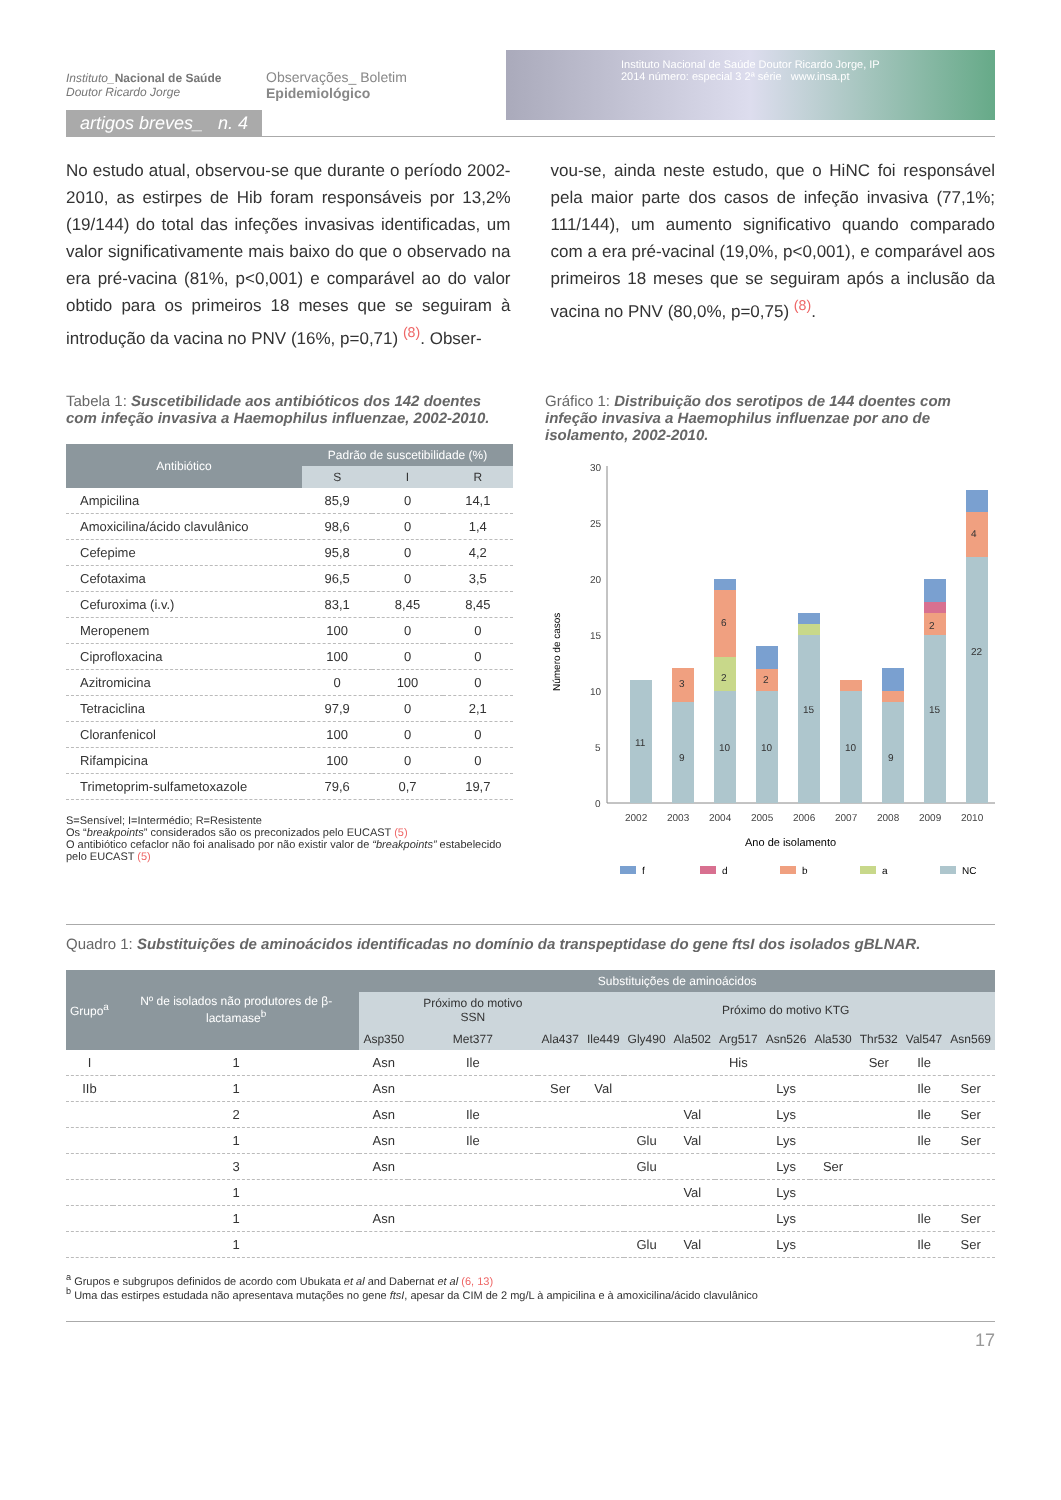Instituto_Nacional de Saúde
Doutor Ricardo Jorge
Observações_ Boletim Epidemiológico
Instituto Nacional de Saúde Doutor Ricardo Jorge, IP
2014 número: especial 3 2ª série www.insa.pt
artigos breves_ n. 4
No estudo atual, observou-se que durante o período 2002-2010, as estirpes de Hib foram responsáveis por 13,2% (19/144) do total das infeções invasivas identificadas, um valor significativamente mais baixo do que o observado na era pré-vacina (81%, p<0,001) e comparável ao do valor obtido para os primeiros 18 meses que se seguiram à introdução da vacina no PNV (16%, p=0,71) <sup>(8)</sup>. Obser-
vou-se, ainda neste estudo, que o HiNC foi responsável pela maior parte dos casos de infeção invasiva (77,1%; 111/144), um aumento significativo quando comparado com a era pré-vacinal (19,0%, p<0,001), e comparável aos primeiros 18 meses que se seguiram após a inclusão da vacina no PNV (80,0%, p=0,75) <sup>(8)</sup>.
Tabela 1: Suscetibilidade aos antibióticos dos 142 doentes com infeção invasiva a Haemophilus influenzae, 2002-2010.
| Antibiótico | Padrão de suscetibilidade (%) | | |
| --- | --- | --- | --- |
| | S | I | R |
| Ampicilina | 85,9 | 0 | 14,1 |
| Amoxicilina/ácido clavulânico | 98,6 | 0 | 1,4 |
| Cefepime | 95,8 | 0 | 4,2 |
| Cefotaxima | 96,5 | 0 | 3,5 |
| Cefuroxima (i.v.) | 83,1 | 8,45 | 8,45 |
| Meropenem | 100 | 0 | 0 |
| Ciprofloxacina | 100 | 0 | 0 |
| Azitromicina | 0 | 100 | 0 |
| Tetraciclina | 97,9 | 0 | 2,1 |
| Cloranfenicol | 100 | 0 | 0 |
| Rifampicina | 100 | 0 | 0 |
| Trimetoprim-sulfametoxazole | 79,6 | 0,7 | 19,7 |
S=Sensível; I=Intermédio; R=Resistente
Os “breakpoints” considerados são os preconizados pelo EUCAST (5)
O antibiótico cefaclor não foi analisado por não existir valor de “breakpoints” estabelecido pelo EUCAST (5)
Gráfico 1: Distribuição dos serotipos de 144 doentes com infeção invasiva a Haemophilus influenzae por ano de isolamento, 2002-2010.
Número de casos
30
25
20
15
10
5
0
11
9
3
10
2
6
10
2
15
10
9
15
2
22
4
2002
2003
2004
2005
2006
2007
2008
2009
2010
Ano de isolamento
f
d
b
a
NC
Quadro 1: Substituições de aminoácidos identificadas no domínio da transpeptidase do gene ftsI dos isolados gBLNAR.
| Grupo<sup>a</sup> | Nº de isolados não produtores de β-lactamase<sup>b</sup> | Substituições de aminoácidos | | | | | | | | | | | |
| --- | --- | --- | --- | --- | --- | --- | --- | --- | --- | --- | --- | --- | --- |
| | | | Próximo do motivo SSN | | | | Próximo do motivo KTG | | | | | | |
| | | Asp350 | Met377 | Ala437 | Ile449 | Gly490 | Ala502 | Arg517 | Asn526 | Ala530 | Thr532 | Val547 | Asn569 |
| I | 1 | Asn | Ile | | | | | His | | | Ser | Ile | |
| IIb | 1 | Asn | | Ser | Val | | | | Lys | | | Ile | Ser |
| | 2 | Asn | Ile | | | | Val | | Lys | | | Ile | Ser |
| | 1 | Asn | Ile | | | Glu | Val | | Lys | | | Ile | Ser |
| | 3 | Asn | | | | Glu | | | Lys | Ser | | | |
| | 1 | | | | | | Val | | Lys | | | | |
| | 1 | Asn | | | | | | | Lys | | | Ile | Ser |
| | 1 | | | | | Glu | Val | | Lys | | | Ile | Ser |
<sup>a</sup> Grupos e subgrupos definidos de acordo com Ubukata et al and Dabernat et al (6, 13)
<sup>b</sup> Uma das estirpes estudada não apresentava mutações no gene ftsI, apesar da CIM de 2 mg/L à ampicilina e à amoxicilina/ácido clavulânico
17